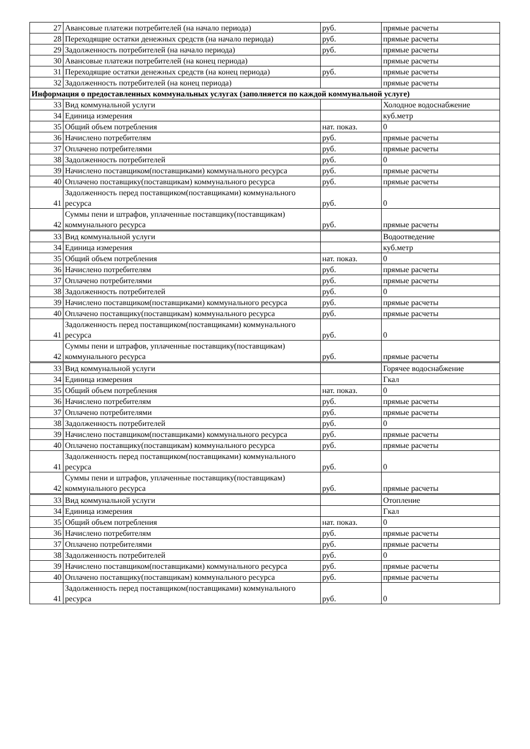| 27 | Авансовые платежи потребителей (на начало периода) | руб. | прямые расчеты |
| 28 | Переходящие остатки денежных средств (на начало периода) | руб. | прямые расчеты |
| 29 | Задолженность потребителей (на начало периода) | руб. | прямые расчеты |
| 30 | Авансовые платежи потребителей (на конец периода) | | прямые расчеты |
| 31 | Переходящие остатки денежных средств (на конец периода) | руб. | прямые расчеты |
| 32 | Задолженность потребителей (на конец периода) | | прямые расчеты |
| Информация о предоставленных коммунальных услугах (заполняется по каждой коммунальной услуге) | | | |
| 33 | Вид коммунальной услуги | | Холодное водоснабжение |
| 34 | Единица измерения | | куб.метр |
| 35 | Общий объем потребления | нат. показ. | 0 |
| 36 | Начислено потребителям | руб. | прямые расчеты |
| 37 | Оплачено потребителями | руб. | прямые расчеты |
| 38 | Задолженность потребителей | руб. | 0 |
| 39 | Начислено поставщиком(поставщиками) коммунального ресурса | руб. | прямые расчеты |
| 40 | Оплачено поставщику(поставщикам) коммунального ресурса | руб. | прямые расчеты |
| 41 | Задолженность перед поставщиком(поставщиками) коммунального ресурса | руб. | 0 |
| 42 | Суммы пени и штрафов, уплаченные поставщику(поставщикам) коммунального ресурса | руб. | прямые расчеты |
| 33 | Вид коммунальной услуги | | Водоотведение |
| 34 | Единица измерения | | куб.метр |
| 35 | Общий объем потребления | нат. показ. | 0 |
| 36 | Начислено потребителям | руб. | прямые расчеты |
| 37 | Оплачено потребителями | руб. | прямые расчеты |
| 38 | Задолженность потребителей | руб. | 0 |
| 39 | Начислено поставщиком(поставщиками) коммунального ресурса | руб. | прямые расчеты |
| 40 | Оплачено поставщику(поставщикам) коммунального ресурса | руб. | прямые расчеты |
| 41 | Задолженность перед поставщиком(поставщиками) коммунального ресурса | руб. | 0 |
| 42 | Суммы пени и штрафов, уплаченные поставщику(поставщикам) коммунального ресурса | руб. | прямые расчеты |
| 33 | Вид коммунальной услуги | | Горячее водоснабжение |
| 34 | Единица измерения | | Гкал |
| 35 | Общий объем потребления | нат. показ. | 0 |
| 36 | Начислено потребителям | руб. | прямые расчеты |
| 37 | Оплачено потребителями | руб. | прямые расчеты |
| 38 | Задолженность потребителей | руб. | 0 |
| 39 | Начислено поставщиком(поставщиками) коммунального ресурса | руб. | прямые расчеты |
| 40 | Оплачено поставщику(поставщикам) коммунального ресурса | руб. | прямые расчеты |
| 41 | Задолженность перед поставщиком(поставщиками) коммунального ресурса | руб. | 0 |
| 42 | Суммы пени и штрафов, уплаченные поставщику(поставщикам) коммунального ресурса | руб. | прямые расчеты |
| 33 | Вид коммунальной услуги | | Отопление |
| 34 | Единица измерения | | Гкал |
| 35 | Общий объем потребления | нат. показ. | 0 |
| 36 | Начислено потребителям | руб. | прямые расчеты |
| 37 | Оплачено потребителями | руб. | прямые расчеты |
| 38 | Задолженность потребителей | руб. | 0 |
| 39 | Начислено поставщиком(поставщиками) коммунального ресурса | руб. | прямые расчеты |
| 40 | Оплачено поставщику(поставщикам) коммунального ресурса | руб. | прямые расчеты |
| 41 | Задолженность перед поставщиком(поставщиками) коммунального ресурса | руб. | 0 |